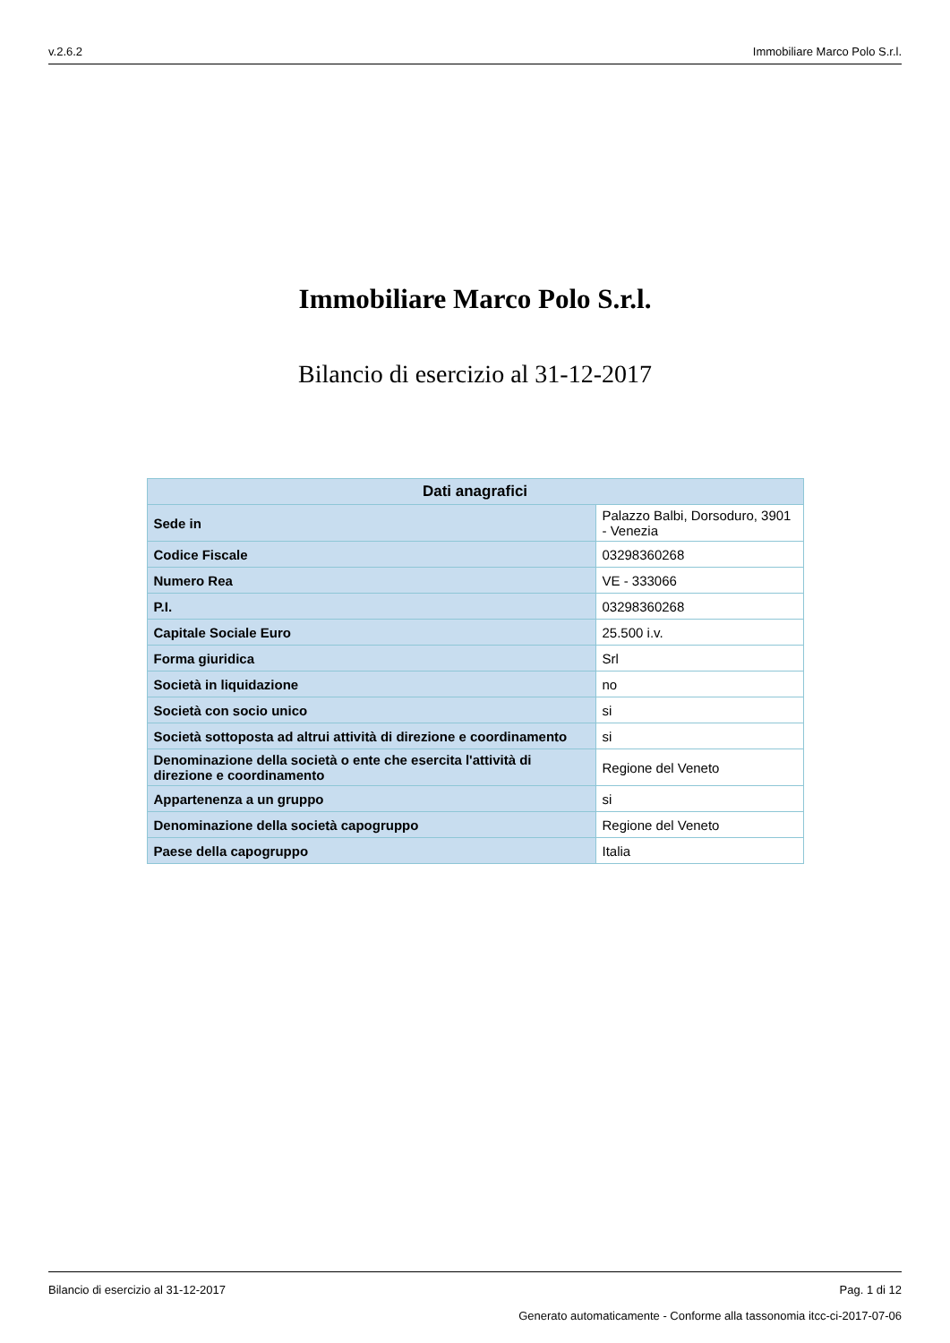v.2.6.2 Immobiliare Marco Polo S.r.l.
Immobiliare Marco Polo S.r.l.
Bilancio di esercizio al 31-12-2017
| Dati anagrafici | |
| --- | --- |
| Sede in | Palazzo Balbi, Dorsoduro, 3901 - Venezia |
| Codice Fiscale | 03298360268 |
| Numero Rea | VE - 333066 |
| P.I. | 03298360268 |
| Capitale Sociale Euro | 25.500 i.v. |
| Forma giuridica | Srl |
| Società in liquidazione | no |
| Società con socio unico | si |
| Società sottoposta ad altrui attività di direzione e coordinamento | si |
| Denominazione della società o ente che esercita l'attività di direzione e coordinamento | Regione del Veneto |
| Appartenenza a un gruppo | si |
| Denominazione della società capogruppo | Regione del Veneto |
| Paese della capogruppo | Italia |
Bilancio di esercizio al 31-12-2017 Pag. 1 di 12
Generato automaticamente - Conforme alla tassonomia itcc-ci-2017-07-06